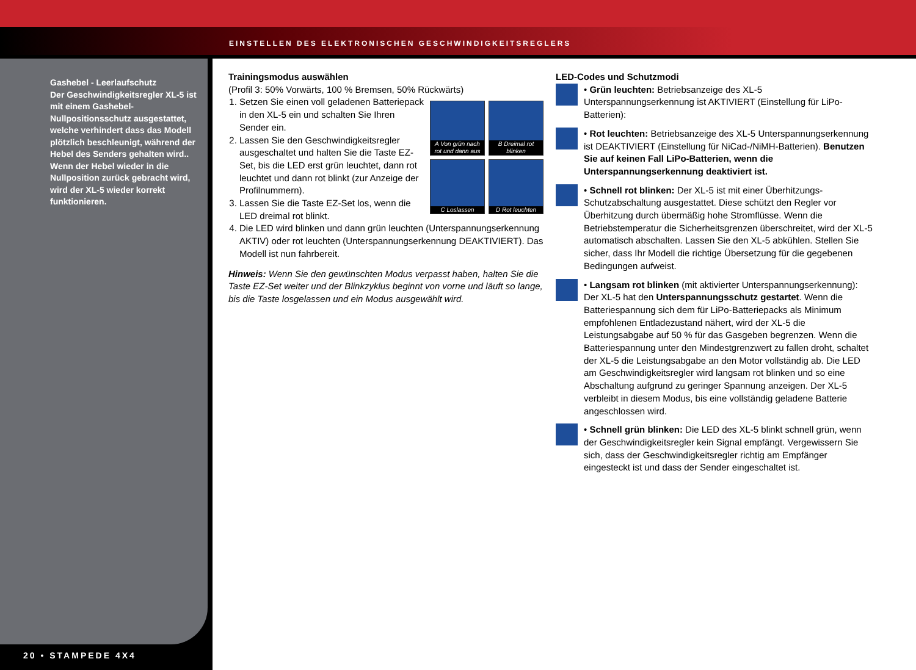EINSTELLEN DES ELEKTRONISCHEN GESCHWINDIGKEITSREGLERS
Gashebel - Leerlaufschutz
Der Geschwindigkeitsregler XL-5 ist mit einem Gashebel-Nullpositionsschutz ausgestattet, welche verhindert dass das Modell plötzlich beschleunigt, während der Hebel des Senders gehalten wird.. Wenn der Hebel wieder in die Nullposition zurück gebracht wird, wird der XL-5 wieder korrekt funktionieren.
20 • STAMPEDE 4X4
Trainingsmodus auswählen
(Profil 3: 50% Vorwärts, 100 % Bremsen, 50% Rückwärts)
A Von grün nach rot und dann aus
B Dreimal rot blinken
C Loslassen
D Rot leuchten
1. Setzen Sie einen voll geladenen Batteriepack in den XL-5 ein und schalten Sie Ihren Sender ein.
2. Lassen Sie den Geschwindigkeitsregler ausgeschaltet und halten Sie die Taste EZ-Set, bis die LED erst grün leuchtet, dann rot leuchtet und dann rot blinkt (zur Anzeige der Profilnummern).
3. Lassen Sie die Taste EZ-Set los, wenn die LED dreimal rot blinkt.
4. Die LED wird blinken und dann grün leuchten (Unterspannungserkennung AKTIV) oder rot leuchten (Unterspannungserkennung DEAKTIVIERT). Das Modell ist nun fahrbereit.
Hinweis: Wenn Sie den gewünschten Modus verpasst haben, halten Sie die Taste EZ-Set weiter und der Blinkzyklus beginnt von vorne und läuft so lange, bis die Taste losgelassen und ein Modus ausgewählt wird.
LED-Codes und Schutzmodi
• Grün leuchten: Betriebsanzeige des XL-5 Unterspannungserkennung ist AKTIVIERT (Einstellung für LiPo-Batterien):
• Rot leuchten: Betriebsanzeige des XL-5 Unterspannungserkennung ist DEAKTIVIERT (Einstellung für NiCad-/NiMH-Batterien). Benutzen Sie auf keinen Fall LiPo-Batterien, wenn die Unterspannungserkennung deaktiviert ist.
• Schnell rot blinken: Der XL-5 ist mit einer Überhitzungs-Schutzabschaltung ausgestattet. Diese schützt den Regler vor Überhitzung durch übermäßig hohe Stromflüsse. Wenn die Betriebstemperatur die Sicherheitsgrenzen überschreitet, wird der XL-5 automatisch abschalten. Lassen Sie den XL-5 abkühlen. Stellen Sie sicher, dass Ihr Modell die richtige Übersetzung für die gegebenen Bedingungen aufweist.
• Langsam rot blinken (mit aktivierter Unterspannungserkennung): Der XL-5 hat den Unterspannungsschutz gestartet. Wenn die Batteriespannung sich dem für LiPo-Batteriepacks als Minimum empfohlenen Entladezustand nähert, wird der XL-5 die Leistungsabgabe auf 50 % für das Gasgeben begrenzen. Wenn die Batteriespannung unter den Mindestgrenzwert zu fallen droht, schaltet der XL-5 die Leistungsabgabe an den Motor vollständig ab. Die LED am Geschwindigkeitsregler wird langsam rot blinken und so eine Abschaltung aufgrund zu geringer Spannung anzeigen. Der XL-5 verbleibt in diesem Modus, bis eine vollständig geladene Batterie angeschlossen wird.
• Schnell grün blinken: Die LED des XL-5 blinkt schnell grün, wenn der Geschwindigkeitsregler kein Signal empfängt. Vergewissern Sie sich, dass der Geschwindigkeitsregler richtig am Empfänger eingesteckt ist und dass der Sender eingeschaltet ist.